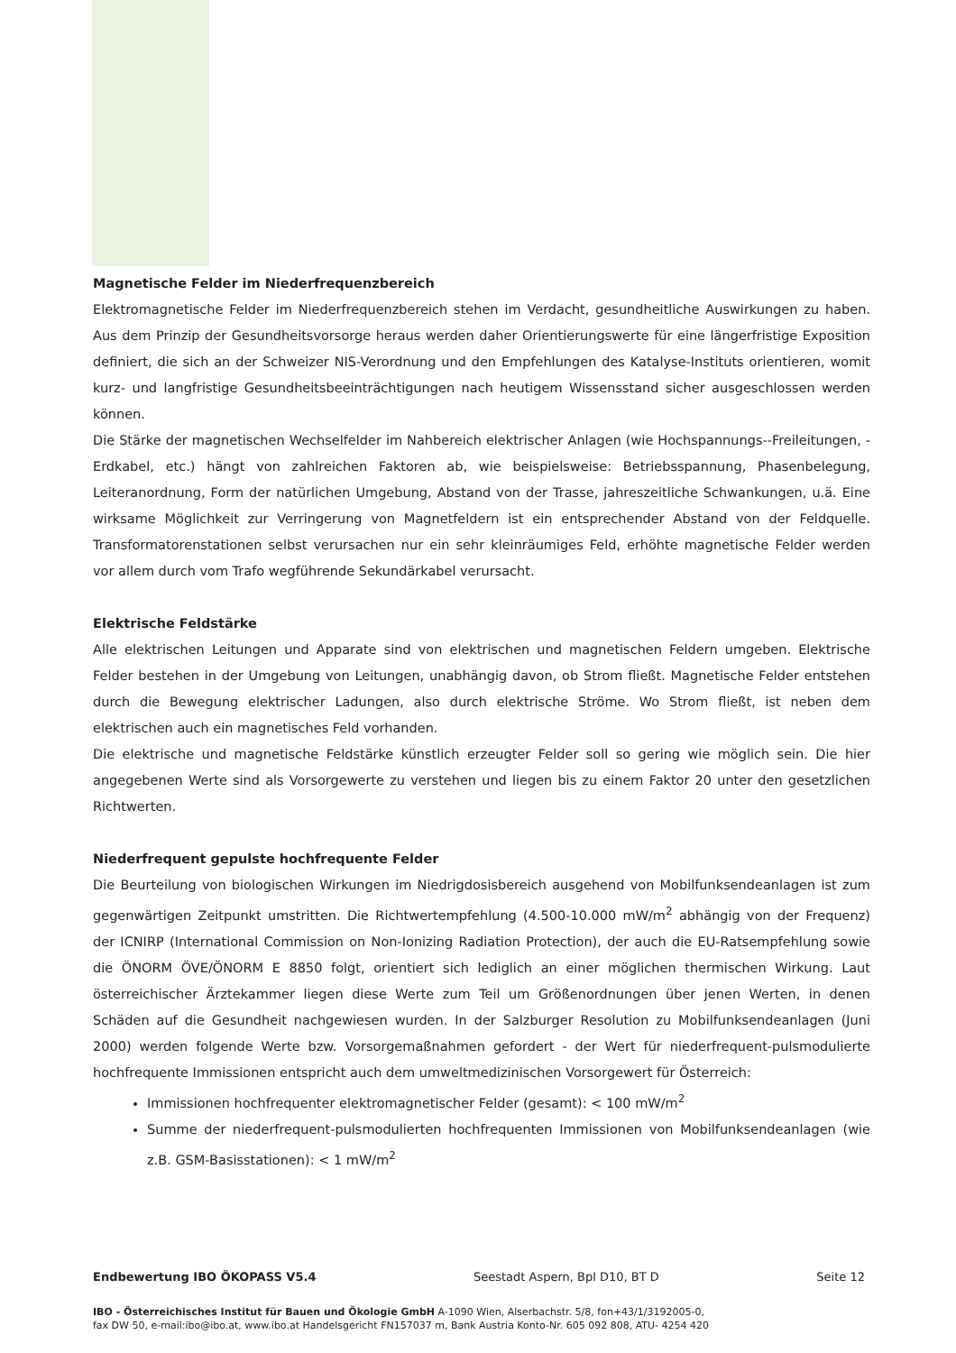Magnetische Felder im Niederfrequenzbereich
Elektromagnetische Felder im Niederfrequenzbereich stehen im Verdacht, gesundheitliche Auswirkungen zu haben. Aus dem Prinzip der Gesundheitsvorsorge heraus werden daher Orientierungswerte für eine längerfristige Exposition definiert, die sich an der Schweizer NIS-Verordnung und den Empfehlungen des Katalyse-Instituts orientieren, womit kurz- und langfristige Gesundheitsbeeinträchtigungen nach heutigem Wissensstand sicher ausgeschlossen werden können.
Die Stärke der magnetischen Wechselfelder im Nahbereich elektrischer Anlagen (wie Hochspannungs--Freileitungen, -Erdkabel, etc.) hängt von zahlreichen Faktoren ab, wie beispielsweise: Betriebsspannung, Phasenbelegung, Leiteranordnung, Form der natürlichen Umgebung, Abstand von der Trasse, jahreszeitliche Schwankungen, u.ä. Eine wirksame Möglichkeit zur Verringerung von Magnetfeldern ist ein entsprechender Abstand von der Feldquelle. Transformatorenstationen selbst verursachen nur ein sehr kleinräumiges Feld, erhöhte magnetische Felder werden vor allem durch vom Trafo wegführende Sekundärkabel verursacht.
Elektrische Feldstärke
Alle elektrischen Leitungen und Apparate sind von elektrischen und magnetischen Feldern umgeben. Elektrische Felder bestehen in der Umgebung von Leitungen, unabhängig davon, ob Strom fließt. Magnetische Felder entstehen durch die Bewegung elektrischer Ladungen, also durch elektrische Ströme. Wo Strom fließt, ist neben dem elektrischen auch ein magnetisches Feld vorhanden.
Die elektrische und magnetische Feldstärke künstlich erzeugter Felder soll so gering wie möglich sein. Die hier angegebenen Werte sind als Vorsorgewerte zu verstehen und liegen bis zu einem Faktor 20 unter den gesetzlichen Richtwerten.
Niederfrequent gepulste hochfrequente Felder
Die Beurteilung von biologischen Wirkungen im Niedrigdosisbereich ausgehend von Mobilfunksendeanlagen ist zum gegenwärtigen Zeitpunkt umstritten. Die Richtwertempfehlung (4.500-10.000 mW/m<sup>2</sup> abhängig von der Frequenz) der ICNIRP (International Commission on Non-Ionizing Radiation Protection), der auch die EU-Ratsempfehlung sowie die ÖNORM ÖVE/ÖNORM E 8850 folgt, orientiert sich lediglich an einer möglichen thermischen Wirkung. Laut österreichischer Ärztekammer liegen diese Werte zum Teil um Größenordnungen über jenen Werten, in denen Schäden auf die Gesundheit nachgewiesen wurden. In der Salzburger Resolution zu Mobilfunksendeanlagen (Juni 2000) werden folgende Werte bzw. Vorsorgemaßnahmen gefordert - der Wert für niederfrequent-pulsmodulierte hochfrequente Immissionen entspricht auch dem umweltmedizinischen Vorsorgewert für Österreich:
Immissionen hochfrequenter elektromagnetischer Felder (gesamt): < 100 mW/m<sup>2</sup>
Summe der niederfrequent-pulsmodulierten hochfrequenten Immissionen von Mobilfunksendeanlagen (wie z.B. GSM-Basisstationen): < 1 mW/m<sup>2</sup>
Endbewertung IBO ÖKOPASS V5.4 Seestadt Aspern, Bpl D10, BT D Seite 12
IBO - Österreichisches Institut für Bauen und Ökologie GmbH A-1090 Wien, Alserbachstr. 5/8, fon+43/1/3192005-0,
fax DW 50, e-mail:ibo@ibo.at, www.ibo.at Handelsgericht FN157037 m, Bank Austria Konto-Nr. 605 092 808, ATU- 4254 420